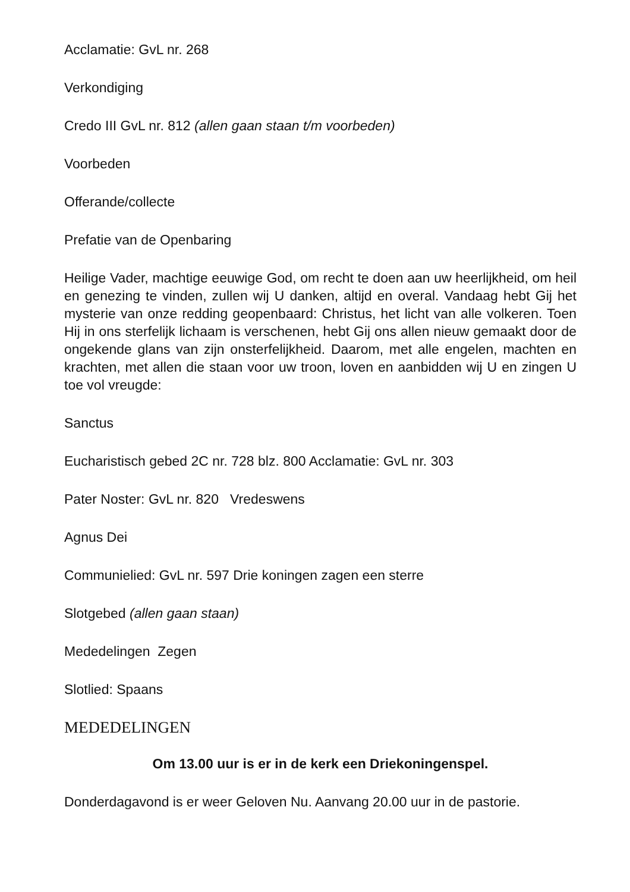Acclamatie: GvL nr. 268
Verkondiging
Credo III GvL nr. 812 (allen gaan staan t/m voorbeden)
Voorbeden
Offerande/collecte
Prefatie van de Openbaring
Heilige Vader, machtige eeuwige God, om recht te doen aan uw heerlijkheid, om heil en genezing te vinden, zullen wij U danken, altijd en overal. Vandaag hebt Gij het mysterie van onze redding geopenbaard: Christus, het licht van alle volkeren. Toen Hij in ons sterfelijk lichaam is verschenen, hebt Gij ons allen nieuw gemaakt door de ongekende glans van zijn onsterfelijkheid. Daarom, met alle engelen, machten en krachten, met allen die staan voor uw troon, loven en aanbidden wij U en zingen U toe vol vreugde:
Sanctus
Eucharistisch gebed 2C nr. 728 blz. 800 Acclamatie: GvL nr. 303
Pater Noster: GvL nr. 820 Vredeswens
Agnus Dei
Communielied: GvL nr. 597 Drie koningen zagen een sterre
Slotgebed (allen gaan staan)
Mededelingen Zegen
Slotlied: Spaans
MEDEDELINGEN
Om 13.00 uur is er in de kerk een Driekoningenspel.
Donderdagavond is er weer Geloven Nu. Aanvang 20.00 uur in de pastorie.